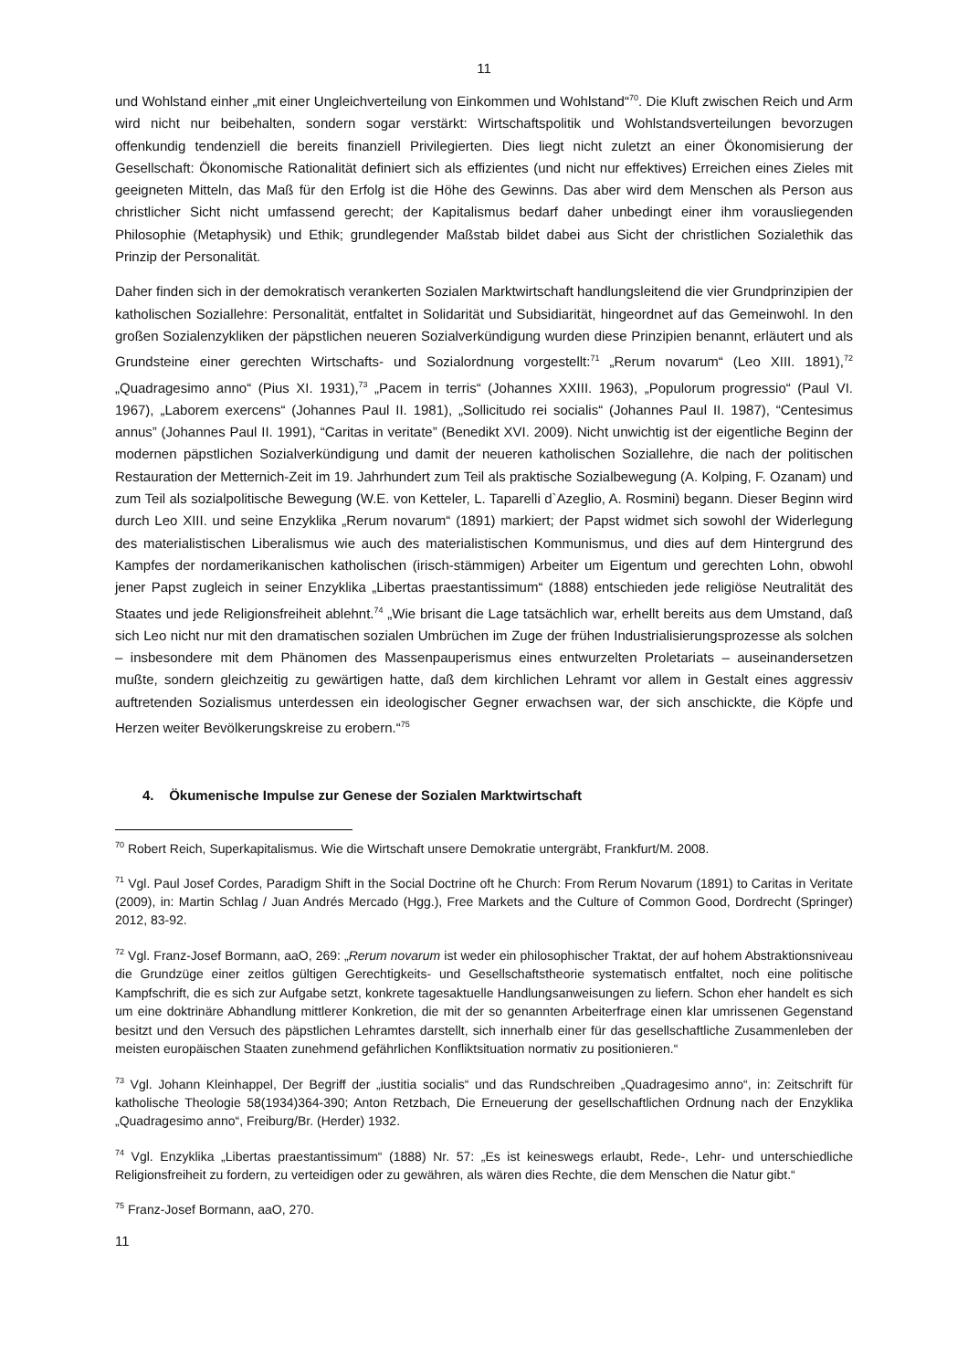11
und Wohlstand einher „mit einer Ungleichverteilung von Einkommen und Wohlstand“<sup>70</sup>. Die Kluft zwischen Reich und Arm wird nicht nur beibehalten, sondern sogar verstärkt: Wirtschaftspolitik und Wohlstandsverteilungen bevorzugen offenkundig tendenziell die bereits finanziell Privilegierten. Dies liegt nicht zuletzt an einer Ökonomisierung der Gesellschaft: Ökonomische Rationalität definiert sich als effizientes (und nicht nur effektives) Erreichen eines Zieles mit geeigneten Mitteln, das Maß für den Erfolg ist die Höhe des Gewinns. Das aber wird dem Menschen als Person aus christlicher Sicht nicht umfassend gerecht; der Kapitalismus bedarf daher unbedingt einer ihm vorausliegenden Philosophie (Metaphysik) und Ethik; grundlegender Maßstab bildet dabei aus Sicht der christlichen Sozialethik das Prinzip der Personalität.
Daher finden sich in der demokratisch verankerten Sozialen Marktwirtschaft handlungsleitend die vier Grundprinzipien der katholischen Soziallehre: Personalität, entfaltet in Solidarität und Subsidiarität, hingeordnet auf das Gemeinwohl. In den großen Sozialenzykliken der päpstlichen neueren Sozialverkündigung wurden diese Prinzipien benannt, erläutert und als Grundsteine einer gerechten Wirtschafts- und Sozialordnung vorgestellt:<sup>71</sup> „Rerum novarum“ (Leo XIII. 1891),<sup>72</sup> „Quadragesimo anno“ (Pius XI. 1931),<sup>73</sup> „Pacem in terris“ (Johannes XXIII. 1963), „Populorum progressio“ (Paul VI. 1967), „Laborem exercens“ (Johannes Paul II. 1981), „Sollicitudo rei socialis“ (Johannes Paul II. 1987), “Centesimus annus” (Johannes Paul II. 1991), “Caritas in veritate” (Benedikt XVI. 2009). Nicht unwichtig ist der eigentliche Beginn der modernen päpstlichen Sozialverkündigung und damit der neueren katholischen Soziallehre, die nach der politischen Restauration der Metternich-Zeit im 19. Jahrhundert zum Teil als praktische Sozialbewegung (A. Kolping, F. Ozanam) und zum Teil als sozialpolitische Bewegung (W.E. von Ketteler, L. Taparelli d`Azeglio, A. Rosmini) begann. Dieser Beginn wird durch Leo XIII. und seine Enzyklika „Rerum novarum“ (1891) markiert; der Papst widmet sich sowohl der Widerlegung des materialistischen Liberalismus wie auch des materialistischen Kommunismus, und dies auf dem Hintergrund des Kampfes der nordamerikanischen katholischen (irisch-stämmigen) Arbeiter um Eigentum und gerechten Lohn, obwohl jener Papst zugleich in seiner Enzyklika „Libertas praestantissimum“ (1888) entschieden jede religiöse Neutralität des Staates und jede Religionsfreiheit ablehnt.<sup>74</sup> „Wie brisant die Lage tatsächlich war, erhellt bereits aus dem Umstand, daß sich Leo nicht nur mit den dramatischen sozialen Umbrüchen im Zuge der frühen Industrialisierungsprozesse als solchen – insbesondere mit dem Phänomen des Massenpauperismus eines entwurzelten Proletariats – auseinandersetzen mußte, sondern gleichzeitig zu gewärtigen hatte, daß dem kirchlichen Lehramt vor allem in Gestalt eines aggressiv auftretenden Sozialismus unterdessen ein ideologischer Gegner erwachsen war, der sich anschickte, die Köpfe und Herzen weiter Bevölkerungskreise zu erobern.“<sup>75</sup>
4. Ökumenische Impulse zur Genese der Sozialen Marktwirtschaft
<sup>70</sup> Robert Reich, Superkapitalismus. Wie die Wirtschaft unsere Demokratie untergräbt, Frankfurt/M. 2008.
<sup>71</sup> Vgl. Paul Josef Cordes, Paradigm Shift in the Social Doctrine oft he Church: From Rerum Novarum (1891) to Caritas in Veritate (2009), in: Martin Schlag / Juan Andrés Mercado (Hgg.), Free Markets and the Culture of Common Good, Dordrecht (Springer) 2012, 83-92.
<sup>72</sup> Vgl. Franz-Josef Bormann, aaO, 269: „Rerum novarum ist weder ein philosophischer Traktat, der auf hohem Abstraktionsniveau die Grundzüge einer zeitlos gültigen Gerechtigkeits- und Gesellschaftstheorie systematisch entfaltet, noch eine politische Kampfschrift, die es sich zur Aufgabe setzt, konkrete tagesaktuelle Handlungsanweisungen zu liefern. Schon eher handelt es sich um eine doktrinäre Abhandlung mittlerer Konkretion, die mit der so genannten Arbeiterfrage einen klar umrissenen Gegenstand besitzt und den Versuch des päpstlichen Lehramtes darstellt, sich innerhalb einer für das gesellschaftliche Zusammenleben der meisten europäischen Staaten zunehmend gefährlichen Konfliktsituation normativ zu positionieren.“
<sup>73</sup> Vgl. Johann Kleinhappel, Der Begriff der „iustitia socialis“ und das Rundschreiben „Quadragesimo anno“, in: Zeitschrift für katholische Theologie 58(1934)364-390; Anton Retzbach, Die Erneuerung der gesellschaftlichen Ordnung nach der Enzyklika „Quadragesimo anno“, Freiburg/Br. (Herder) 1932.
<sup>74</sup> Vgl. Enzyklika „Libertas praestantissimum“ (1888) Nr. 57: „Es ist keineswegs erlaubt, Rede-, Lehr- und unterschiedliche Religionsfreiheit zu fordern, zu verteidigen oder zu gewähren, als wären dies Rechte, die dem Menschen die Natur gibt.“
<sup>75</sup> Franz-Josef Bormann, aaO, 270.
11